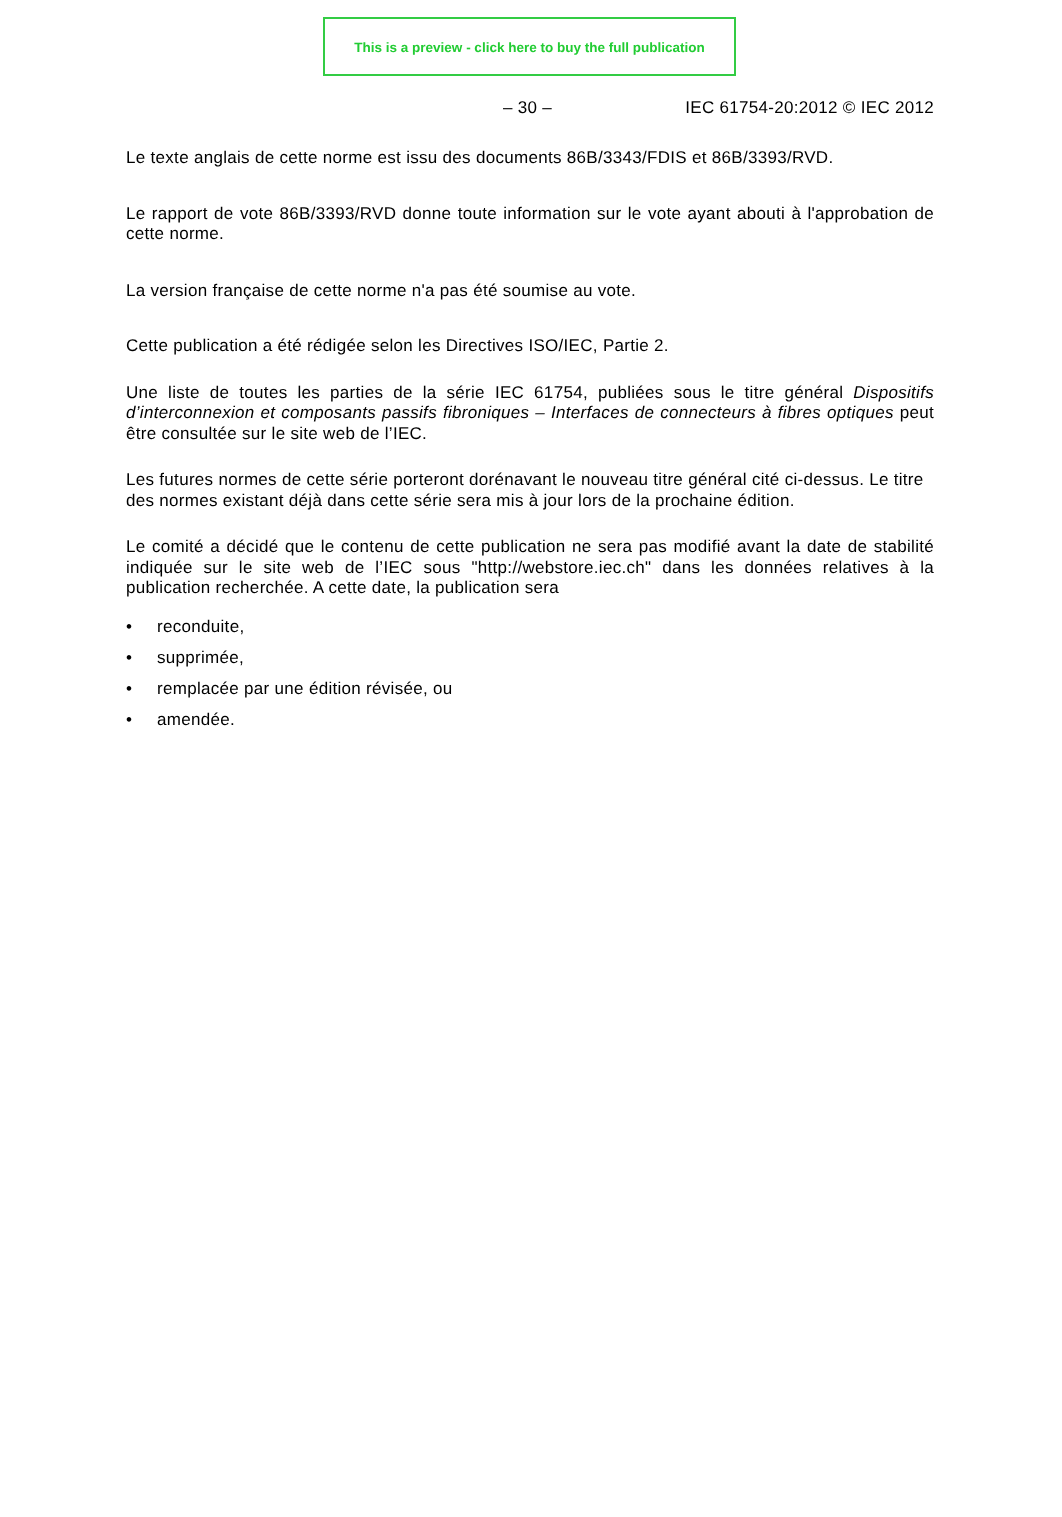This is a preview - click here to buy the full publication
– 30 – IEC 61754-20:2012 © IEC 2012
Le texte anglais de cette norme est issu des documents 86B/3343/FDIS et 86B/3393/RVD.
Le rapport de vote 86B/3393/RVD donne toute information sur le vote ayant abouti à l'approbation de cette norme.
La version française de cette norme n'a pas été soumise au vote.
Cette publication a été rédigée selon les Directives ISO/IEC, Partie 2.
Une liste de toutes les parties de la série IEC 61754, publiées sous le titre général Dispositifs d’interconnexion et composants passifs fibroniques – Interfaces de connecteurs à fibres optiques peut être consultée sur le site web de l’IEC.
Les futures normes de cette série porteront dorénavant le nouveau titre général cité ci-dessus. Le titre des normes existant déjà dans cette série sera mis à jour lors de la prochaine édition.
Le comité a décidé que le contenu de cette publication ne sera pas modifié avant la date de stabilité indiquée sur le site web de l’IEC sous "http://webstore.iec.ch" dans les données relatives à la publication recherchée. A cette date, la publication sera
• reconduite,
• supprimée,
• remplacée par une édition révisée, ou
• amendée.